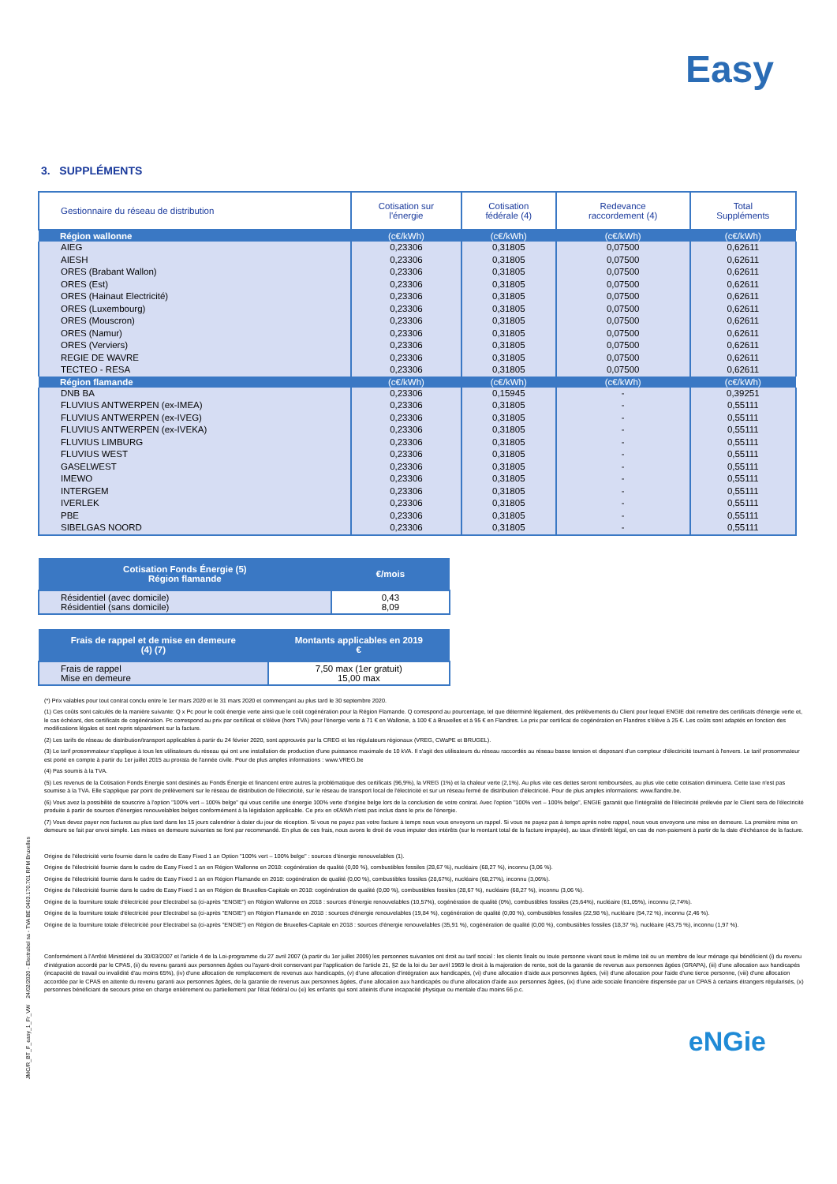Easy
3. SUPPLÉMENTS
| Gestionnaire du réseau de distribution | Cotisation sur l'énergie | Cotisation fédérale (4) | Redevance raccordement (4) | Total Suppléments |
| --- | --- | --- | --- | --- |
| Région wallonne | (c€/kWh) | (c€/kWh) | (c€/kWh) | (c€/kWh) |
| AIEG | 0,23306 | 0,31805 | 0,07500 | 0,62611 |
| AIESH | 0,23306 | 0,31805 | 0,07500 | 0,62611 |
| ORES (Brabant Wallon) | 0,23306 | 0,31805 | 0,07500 | 0,62611 |
| ORES (Est) | 0,23306 | 0,31805 | 0,07500 | 0,62611 |
| ORES (Hainaut Electricité) | 0,23306 | 0,31805 | 0,07500 | 0,62611 |
| ORES (Luxembourg) | 0,23306 | 0,31805 | 0,07500 | 0,62611 |
| ORES (Mouscron) | 0,23306 | 0,31805 | 0,07500 | 0,62611 |
| ORES (Namur) | 0,23306 | 0,31805 | 0,07500 | 0,62611 |
| ORES (Verviers) | 0,23306 | 0,31805 | 0,07500 | 0,62611 |
| REGIE DE WAVRE | 0,23306 | 0,31805 | 0,07500 | 0,62611 |
| TECTEO - RESA | 0,23306 | 0,31805 | 0,07500 | 0,62611 |
| Région flamande | (c€/kWh) | (c€/kWh) | (c€/kWh) | (c€/kWh) |
| DNB BA | 0,23306 | 0,15945 | - | 0,39251 |
| FLUVIUS ANTWERPEN (ex-IMEA) | 0,23306 | 0,31805 | - | 0,55111 |
| FLUVIUS ANTWERPEN (ex-IVEG) | 0,23306 | 0,31805 | - | 0,55111 |
| FLUVIUS ANTWERPEN (ex-IVEKA) | 0,23306 | 0,31805 | - | 0,55111 |
| FLUVIUS LIMBURG | 0,23306 | 0,31805 | - | 0,55111 |
| FLUVIUS WEST | 0,23306 | 0,31805 | - | 0,55111 |
| GASELWEST | 0,23306 | 0,31805 | - | 0,55111 |
| IMEWO | 0,23306 | 0,31805 | - | 0,55111 |
| INTERGEM | 0,23306 | 0,31805 | - | 0,55111 |
| IVERLEK | 0,23306 | 0,31805 | - | 0,55111 |
| PBE | 0,23306 | 0,31805 | - | 0,55111 |
| SIBELGAS NOORD | 0,23306 | 0,31805 | - | 0,55111 |
| Cotisation Fonds Énergie (5) Région flamande | €/mois |
| --- | --- |
| Résidentiel (avec domicile) Résidentiel (sans domicile) | 0,43 8,09 |
| Frais de rappel et de mise en demeure (4) (7) | Montants applicables en 2019 € |
| --- | --- |
| Frais de rappel Mise en demeure | 7,50 max (1er gratuit) 15,00 max |
(*) Prix valables pour tout contrat conclu entre le 1er mars 2020 et le 31 mars 2020 et commençant au plus tard le 30 septembre 2020.
(1) Ces coûts sont calculés de la manière suivante: Q x Pc pour le coût énergie verte ainsi que le coût cogénération pour la Région Flamande. Q correspond au pourcentage, tel que déterminé légalement, des prélèvements du Client pour lequel ENGIE doit remettre des certificats d'énergie verte et, le cas échéant, des certificats de cogénération. Pc correspond au prix par certificat et s'élève (hors TVA) pour l'énergie verte à 71 € en Wallonie, à 100 € à Bruxelles et à 95 € en Flandres. Le prix par certificat de cogénération en Flandres s'élève à 25 €. Les coûts sont adaptés en fonction des modifications légales et sont repris séparément sur la facture.
(2) Les tarifs de réseau de distribution/transport applicables à partir du 24 février 2020, sont approuvés par la CREG et les régulateurs régionaux (VREG, CWaPE et BRUGEL).
(3) Le tarif prosommateur s'applique à tous les utilisateurs du réseau qui ont une installation de production d'une puissance maximale de 10 kVA. Il s'agit des utilisateurs du réseau raccordés au réseau basse tension et disposant d'un compteur d'électricité tournant à l'envers. Le tarif prosommateur est porté en compte à partir du 1er juillet 2015 au prorata de l'année civile. Pour de plus amples informations : www.VREG.be
(4) Pas soumis à la TVA.
(5) Les revenus de la Cotisation Fonds Energie sont destinés au Fonds Énergie et financent entre autres la problématique des certificats (96,9%), la VREG (1%) et la chaleur verte (2,1%). Au plus vite ces dettes seront remboursées, au plus vite cette cotisation diminuera. Cette taxe n'est pas soumise à la TVA. Elle s'applique par point de prélèvement sur le réseau de distribution de l'électricité, sur le réseau de transport local de l'électricité et sur un réseau fermé de distribution d'électricité. Pour de plus amples informations: www.flandre.be.
(6) Vous avez la possibilité de souscrire à l'option "100% vert – 100% belge" qui vous certifie une énergie 100% verte d'origine belge lors de la conclusion de votre contrat. Avec l'option "100% vert – 100% belge", ENGIE garantit que l'intégralité de l'électricité prélevée par le Client sera de l'électricité produite à partir de sources d'énergies renouvelables belges conformément à la législation applicable. Ce prix en c€/kWh n'est pas inclus dans le prix de l'énergie.
(7) Vous devez payer nos factures au plus tard dans les 15 jours calendrier à dater du jour de réception. Si vous ne payez pas votre facture à temps nous vous envoyons un rappel. Si vous ne payez pas à temps après notre rappel, nous vous envoyons une mise en demeure. La première mise en demeure se fait par envoi simple. Les mises en demeure suivantes se font par recommandé. En plus de ces frais, nous avons le droit de vous imputer des intérêts (sur le montant total de la facture impayée), au taux d'intérêt légal, en cas de non-paiement à partir de la date d'échéance de la facture.
Origine de l'électricité verte fournie dans le cadre de Easy Fixed 1 an Option "100% vert – 100% belge" : sources d'énergie renouvelables (1).
Origine de l'électricité fournie dans le cadre de Easy Fixed 1 an en Région Wallonne en 2018: cogénération de qualité (0,00 %), combustibles fossiles (28,67 %), nucléaire (68,27 %), inconnu (3,06 %).
Origine de l'électricité fournie dans le cadre de Easy Fixed 1 an en Région Flamande en 2018: cogénération de qualité (0,00 %), combustibles fossiles (28,67%), nucléaire (68,27%), inconnu (3,06%).
Origine de l'électricité fournie dans le cadre de Easy Fixed 1 an en Région de Bruxelles-Capitale en 2018: cogénération de qualité (0,00 %), combustibles fossiles (28,67 %), nucléaire (68,27 %), inconnu (3,06 %).
Origine de la fourniture totale d'électricité pour Electrabel sa (ci-après "ENGIE") en Région Wallonne en 2018 : sources d'énergie renouvelables (10,57%), cogénération de qualité (0%), combustibles fossiles (25,64%), nucléaire (61,05%), inconnu (2,74%).
Origine de la fourniture totale d'électricité pour Electrabel sa (ci-après "ENGIE") en Région Flamande en 2018 : sources d'énergie renouvelables (19,84 %), cogénération de qualité (0,00 %), combustibles fossiles (22,98 %), nucléaire (54,72 %), inconnu (2,46 %).
Origine de la fourniture totale d'électricité pour Electrabel sa (ci-après "ENGIE") en Région de Bruxelles-Capitale en 2018 : sources d'énergie renouvelables (35,91 %), cogénération de qualité (0,00 %), combustibles fossiles (18,37 %), nucléaire (43,75 %), inconnu (1,97 %).
Conformément à l'Arrêté Ministériel du 30/03/2007 et l'article 4 de la Loi-programme du 27 avril 2007 (à partir du 1er juillet 2009) les personnes suivantes ont droit au tarif social : les clients finals ou toute personne vivant sous le même toit ou un membre de leur ménage qui bénéficient (i) du revenu d'intégration accordé par le CPAS, (ii) du revenu garanti aux personnes âgées ou l'ayant-droit conservant par l'application de l'article 21, §2 de la loi du 1er avril 1969 le droit à la majoration de rente, soit de la garantie de revenus aux personnes âgées (GRAPA), (iii) d'une allocation aux handicapés (incapacité de travail ou invalidité d'au moins 65%), (iv) d'une allocation de remplacement de revenus aux handicapés, (v) d'une allocation d'intégration aux handicapés, (vi) d'une allocation d'aide aux personnes âgées, (vii) d'une allocation pour l'aide d'une tierce personne, (viii) d'une allocation accordée par le CPAS en attente du revenu garanti aux personnes âgées, de la garantie de revenus aux personnes âgées, d'une allocation aux handicapés ou d'une allocation d'aide aux personnes âgées, (ix) d'une aide sociale financière dispensée par un CPAS à certains étrangers régularisés, (x) personnes bénéficiant de secours prise en charge entièrement ou partiellement par l'état fédéral ou (xi) les enfants qui sont atteints d'une incapacité physique ou mentale d'au moins 66 p.c.
JMC/R_BT_F_easy_1_Fr_VW 24/02/2020 - Electrabel sa - TVA BE 0403.170.701 RPM Bruxelles
eNGie